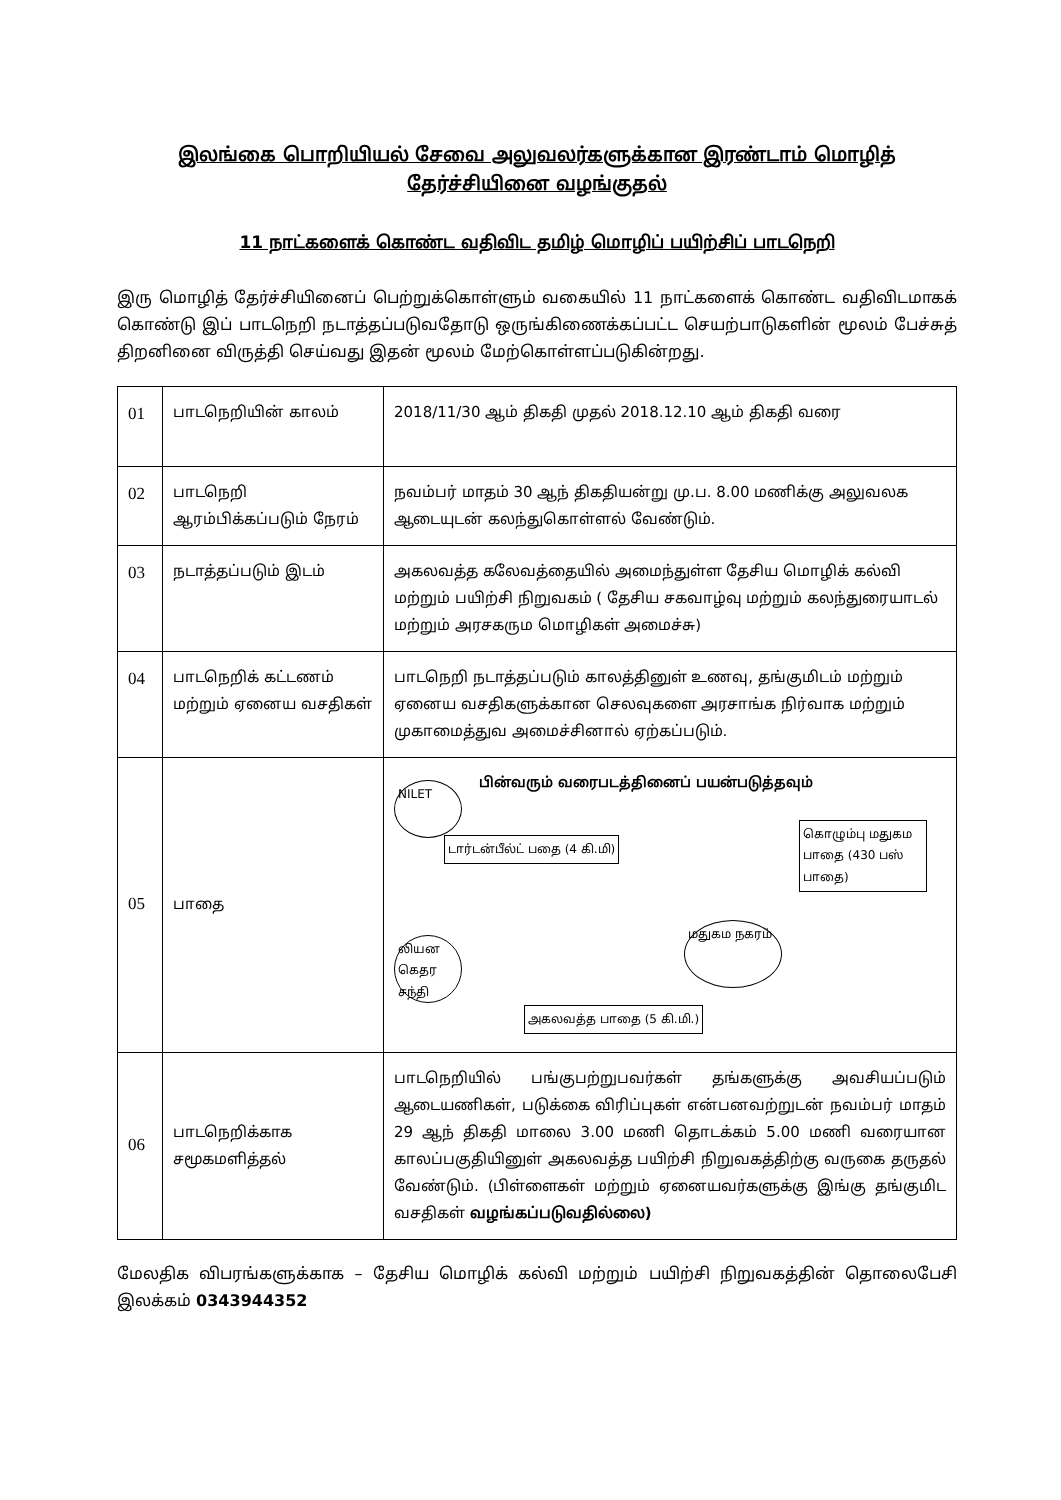இலங்கை பொறியியல் சேவை அலுவலர்களுக்கான இரண்டாம் மொழித் தேர்ச்சியினை வழங்குதல்
11 நாட்களைக் கொண்ட வதிவிட தமிழ் மொழிப் பயிற்சிப் பாடநெறி
இரு மொழித் தேர்ச்சியினைப் பெற்றுக்கொள்ளும் வகையில் 11 நாட்களைக் கொண்ட வதிவிடமாகக் கொண்டு இப் பாடநெறி நடாத்தப்படுவதோடு ஒருங்கிணைக்கப்பட்ட செயற்பாடுகளின் மூலம் பேச்சுத் திறனினை விருத்தி செய்வது இதன் மூலம் மேற்கொள்ளப்படுகின்றது.
| 01 | பாடநெறியின் காலம் | 2018/11/30 ஆம் திகதி முதல் 2018.12.10 ஆம் திகதி வரை |
| 02 | பாடநெறி ஆரம்பிக்கப்படும் நேரம் | நவம்பர் மாதம் 30 ஆந் திகதியன்று மு.ப. 8.00 மணிக்கு அலுவலக ஆடையுடன் கலந்துகொள்ளல் வேண்டும். |
| 03 | நடாத்தப்படும் இடம் | அகலவத்த கலேவத்தையில் அமைந்துள்ள தேசிய மொழிக் கல்வி மற்றும் பயிற்சி நிறுவகம் ( தேசிய சகவாழ்வு மற்றும் கலந்துரையாடல் மற்றும் அரசகரும மொழிகள் அமைச்சு) |
| 04 | பாடநெறிக் கட்டணம் மற்றும் ஏனைய வசதிகள் | பாடநெறி நடாத்தப்படும் காலத்தினுள் உணவு, தங்குமிடம் மற்றும் ஏனைய வசதிகளுக்கான செலவுகளை அரசாங்க நிர்வாக மற்றும் முகாமைத்துவ அமைச்சினால் ஏற்கப்படும். |
| 05 | பாதை | பின்வரும் வரைபடத்தினைப் பயன்படுத்தவும் NILET டார்டன்பீல்ட் பதை (4 கி.மி) கொழும்பு மதுகம பாதை (430 பஸ் பாதை) லியன கெதர சந்தி மதுகம நகரம் அகலவத்த பாதை (5 கி.மி.) |
| 06 | பாடநெறிக்காக சமூகமளித்தல் | பாடநெறியில் பங்குபற்றுபவர்கள் தங்களுக்கு அவசியப்படும் ஆடையணிகள், படுக்கை விரிப்புகள் என்பனவற்றுடன் நவம்பர் மாதம் 29 ஆந் திகதி மாலை 3.00 மணி தொடக்கம் 5.00 மணி வரையான காலப்பகுதியினுள் அகலவத்த பயிற்சி நிறுவகத்திற்கு வருகை தருதல் வேண்டும். (பிள்ளைகள் மற்றும் ஏனையவர்களுக்கு இங்கு தங்குமிட வசதிகள் வழங்கப்படுவதில்லை) |
மேலதிக விபரங்களுக்காக – தேசிய மொழிக் கல்வி மற்றும் பயிற்சி நிறுவகத்தின் தொலைபேசி இலக்கம் 0343944352